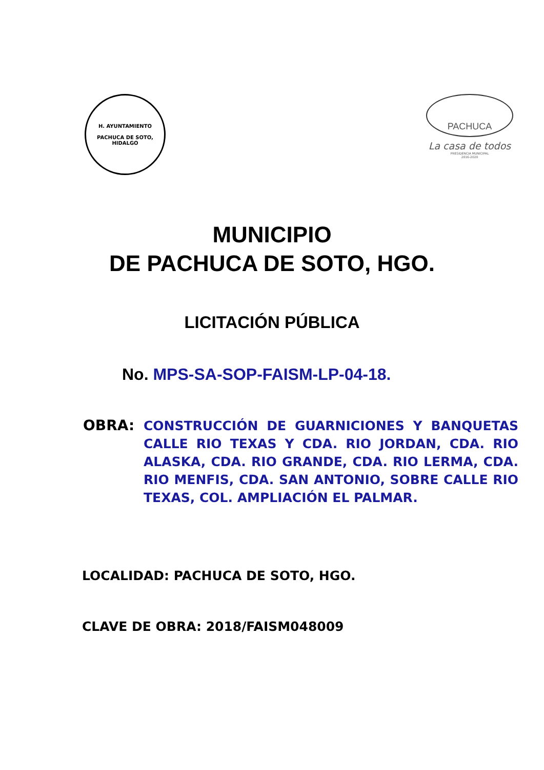H. AYUNTAMIENTO
PACHUCA DE SOTO, HIDALGO
PACHUCA
La casa de todos
PRESIDENCIA MUNICIPAL
2016-2020
MUNICIPIO
DE PACHUCA DE SOTO, HGO.
LICITACIÓN PÚBLICA
No. MPS-SA-SOP-FAISM-LP-04-18.
OBRA:
CONSTRUCCIÓN DE GUARNICIONES Y BANQUETAS CALLE RIO TEXAS Y CDA. RIO JORDAN, CDA. RIO ALASKA, CDA. RIO GRANDE, CDA. RIO LERMA, CDA. RIO MENFIS, CDA. SAN ANTONIO, SOBRE CALLE RIO TEXAS, COL. AMPLIACIÓN EL PALMAR.
LOCALIDAD: PACHUCA DE SOTO, HGO.
CLAVE DE OBRA: 2018/FAISM048009